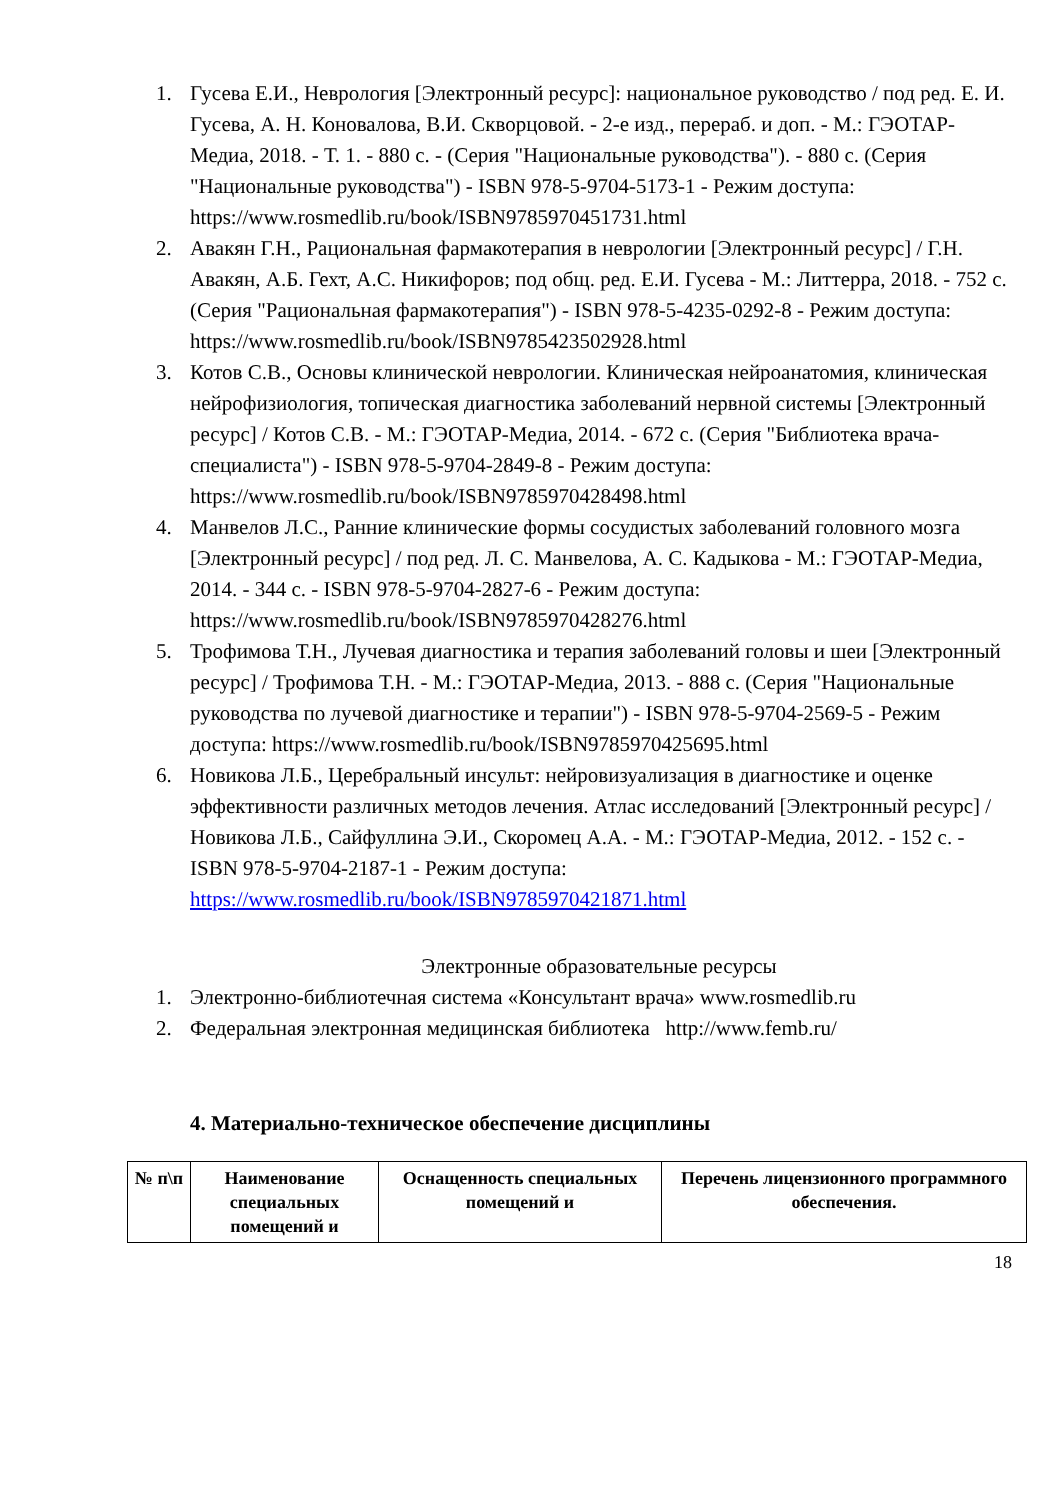1. Гусева Е.И., Неврология [Электронный ресурс]: национальное руководство / под ред. Е. И. Гусева, А. Н. Коновалова, В.И. Скворцовой. - 2-е изд., перераб. и доп. - М.: ГЭОТАР-Медиа, 2018. - Т. 1. - 880 с. - (Серия "Национальные руководства"). - 880 с. (Серия "Национальные руководства") - ISBN 978-5-9704-5173-1 - Режим доступа: https://www.rosmedlib.ru/book/ISBN9785970451731.html
2. Авакян Г.Н., Рациональная фармакотерапия в неврологии [Электронный ресурс] / Г.Н. Авакян, А.Б. Гехт, А.С. Никифоров; под общ. ред. Е.И. Гусева - М.: Литтерра, 2018. - 752 с. (Серия "Рациональная фармакотерапия") - ISBN 978-5-4235-0292-8 - Режим доступа: https://www.rosmedlib.ru/book/ISBN9785423502928.html
3. Котов С.В., Основы клинической неврологии. Клиническая нейроанатомия, клиническая нейрофизиология, топическая диагностика заболеваний нервной системы [Электронный ресурс] / Котов С.В. - М.: ГЭОТАР-Медиа, 2014. - 672 с. (Серия "Библиотека врача-специалиста") - ISBN 978-5-9704-2849-8 - Режим доступа: https://www.rosmedlib.ru/book/ISBN9785970428498.html
4. Манвелов Л.С., Ранние клинические формы сосудистых заболеваний головного мозга [Электронный ресурс] / под ред. Л. С. Манвелова, А. С. Кадыкова - М.: ГЭОТАР-Медиа, 2014. - 344 с. - ISBN 978-5-9704-2827-6 - Режим доступа: https://www.rosmedlib.ru/book/ISBN9785970428276.html
5. Трофимова Т.Н., Лучевая диагностика и терапия заболеваний головы и шеи [Электронный ресурс] / Трофимова Т.Н. - М.: ГЭОТАР-Медиа, 2013. - 888 с. (Серия "Национальные руководства по лучевой диагностике и терапии") - ISBN 978-5-9704-2569-5 - Режим доступа: https://www.rosmedlib.ru/book/ISBN9785970425695.html
6. Новикова Л.Б., Церебральный инсульт: нейровизуализация в диагностике и оценке эффективности различных методов лечения. Атлас исследований [Электронный ресурс] / Новикова Л.Б., Сайфуллина Э.И., Скоромец А.А. - М.: ГЭОТАР-Медиа, 2012. - 152 с. - ISBN 978-5-9704-2187-1 - Режим доступа: https://www.rosmedlib.ru/book/ISBN9785970421871.html
Электронные образовательные ресурсы
1. Электронно-библиотечная система «Консультант врача» www.rosmedlib.ru
2. Федеральная электронная медицинская библиотека http://www.femb.ru/
4. Материально-техническое обеспечение дисциплины
| № п\п | Наименование специальных помещений и | Оснащенность специальных помещений и | Перечень лицензионного программного обеспечения. |
| --- | --- | --- | --- |
18